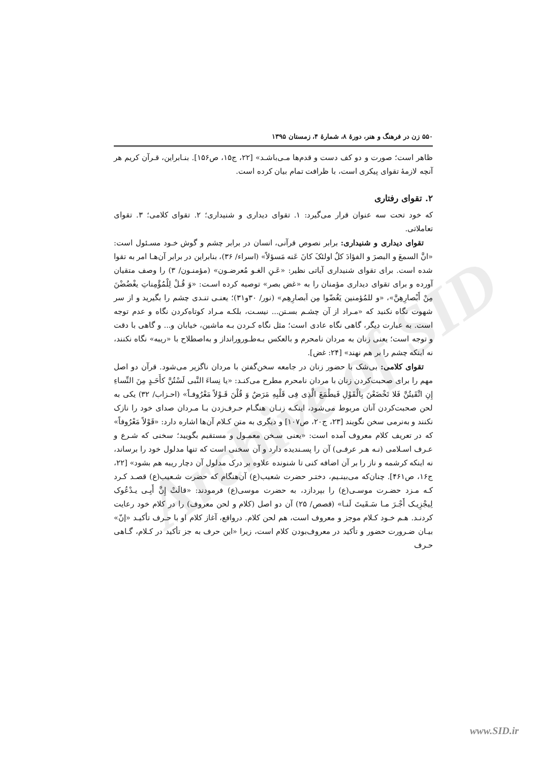Archive of SID
۵۵۰ زن در فرهنگ و هنر، دورهٔ ۸، شمارهٔ ۴، زمستان ۱۳۹۵
ظاهر است؛ صورت و دو کف دست و قدم‌ها مـی‌باشـد» [۲۲، ج۱۵، ص۱۵۶]. بنـابراین، قـرآن کریم هر آنچه لازمهٔ تقوای پیکری است، با ظرافت تمام بیان کرده است.
۲. تقوای رفتاری
که خود تحت سه عنوان قرار می‌گیرد: ۱. تقوای دیداری و شنیداری؛ ۲. تقوای کلامی؛ ۳. تقوای تعاملاتی.
تقوای دیداری و شنیداری: برابر نصوص قرآنی، انسان در برابر چشم و گوش خـود مسـئول است: «انَّ السمعَ و البصرَ و الفؤادَ کلٌ اولئکَ کانَ عَنه مَسؤلاً» (اسراء/ ۳۶)، بنابراین در برابر آن‌هـا امر به تقوا شده است. برای تقوای شنیداری آیاتی نظیر: «عَـنِ الغـو مُعرضـون» (مؤمنـون/ ۳) را وصف متقیان آورده و برای تقوای دیداری مؤمنان را به «غض بصر» توصیه کرده اسـت: «وَ قُـلْ لِلْمُؤْمِناتِ یغْضُضْنَ مِنْ أَبْصارِهِنَّ»، «و للمُؤمنین یَغُضّوا مِن اَبصارِهِم» (نور/ ۳۰و۳۱)؛ یعنـی تنـدی چشم را بگیرید و از سر شهوت نگاه نکنید که «مـراد از آن چشـم بسـتن... نیسـت، بلکـه مـراد کوتاه‌کردن نگاه و عدم توجه است. به عبارت دیگر، گاهی نگاه عادی است؛ مثل نگاه کـردن بـه ماشین، خیابان و... و گاهی با دقت و توجه است؛ یعنی زنان به مردان نامحرم و بالعکس بـه‌طـورورانداز و به‌اصطلاح با «ریبه» نگاه نکنند، نه اینکه چشم را بر هم نهند» [۲۴: غض].
تقوای کلامی: بی‌شک با حضور زنان در جامعه سخن‌گفتن با مردان ناگزیر می‌شود. قرآن دو اصل مهم را برای صحبت‌کردن زنان با مردان نامحرم مطرح می‌کنـد: «یا نِساءَ النَّبی لَسْتُنَّ کأَحَـدٍ مِنَ النِّساءِ إِنِ اتَّقَیتُنَّ فَلا تَخْضَعْنَ بِالْقَوْلِ فَیطْمَعَ الَّذِی فِی قَلْبِهِ مَرَضٌ وَ قُلْنَ قَـوْلاً مَعْرُوفـاً» (احـزاب/ ۳۲) یکی به لحن صحبت‌کردن آنان مربوط می‌شود، اینکـه زنـان هنگـام حـرف‌زدن بـا مـردان صدای خود را نازک نکنند و به‌نرمی سخن نگویند [۲۳، ج۲۰، ص۱۰۷] و دیگری به متن کـلام آن‌ها اشاره دارد: «قَوْلاً مَعْرُوفاً» که در تعریف کلام معروف آمده است: «یعنی سـخن معمـول و مستقیم بگویید؛ سخنی که شـرع و عـرف اسـلامی (نـه هـر عرفـی) آن را پسـندیده دارد و آن سخنی است که تنها مدلول خود را برساند، نه اینکه کرشمه و ناز را بر آن اضافه کنی تا شنونده علاوه بر درک مدلول آن دچار ریبه هم بشود» [۲۲، ج۱۶، ص۴۶۱]. چنان‌که می‌بینـیم، دختـر حضرت شعیب(ع) آن‌هنگام که حضرت شـعیب(ع) قصـد کـرد کـه مـزد حضـرت موسـی(ع) را بپردازد، به حضرت موسی(ع) فرمودند: «قالَتْ إِنَّ أَبِـی یـدْعُوک لِیجْزِیـک أَجْـرَ مـا سَـقَیتَ لَنـا» (قصص/ ۲۵) آن دو اصل (کلام و لحن معروف) را در کلام خود رعایت کردنـد. هـم خـود کـلام موجز و معروف است، هم لحن کلام. درواقع، آغاز کلام او با حـرف تأکیـد «إنّ» بیـان ضـرورت حضور و تأکید در معروف‌بودن کلام است، زیرا «این حرف به جز تأکید در کـلام، گـاهی حـرف
www.SID.ir